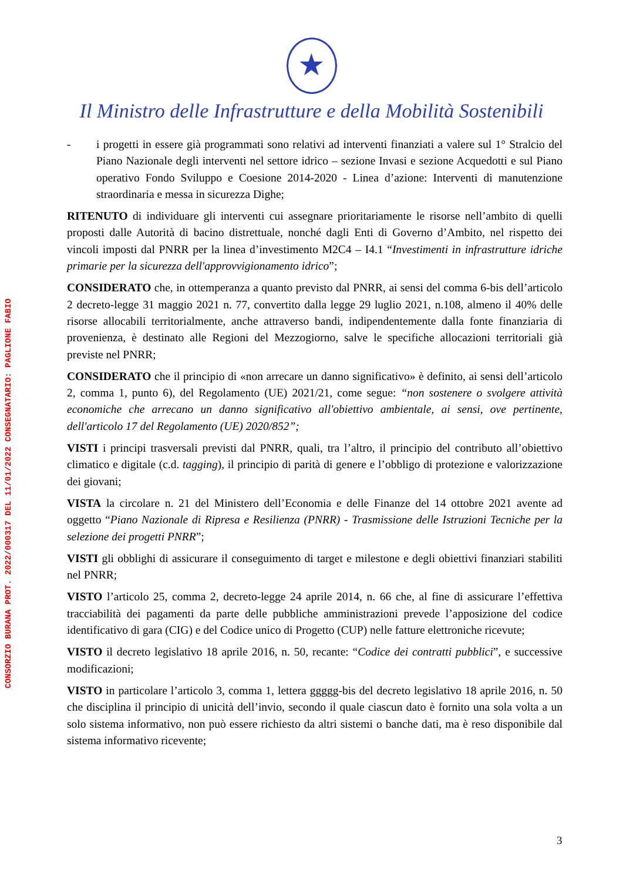★
Il Ministro delle Infrastrutture e della Mobilità Sostenibili
CONSORZIO BURANA PROT. 2022/000317 DEL 11/01/2022 CONSEGNATARIO: PAGLIONE FABIO
- i progetti in essere già programmati sono relativi ad interventi finanziati a valere sul 1° Stralcio del Piano Nazionale degli interventi nel settore idrico – sezione Invasi e sezione Acquedotti e sul Piano operativo Fondo Sviluppo e Coesione 2014-2020 - Linea d’azione: Interventi di manutenzione straordinaria e messa in sicurezza Dighe;
RITENUTO di individuare gli interventi cui assegnare prioritariamente le risorse nell’ambito di quelli proposti dalle Autorità di bacino distrettuale, nonché dagli Enti di Governo d’Ambito, nel rispetto dei vincoli imposti dal PNRR per la linea d’investimento M2C4 – I4.1 “Investimenti in infrastrutture idriche primarie per la sicurezza dell'approvvigionamento idrico”;
CONSIDERATO che, in ottemperanza a quanto previsto dal PNRR, ai sensi del comma 6-bis dell’articolo 2 decreto-legge 31 maggio 2021 n. 77, convertito dalla legge 29 luglio 2021, n.108, almeno il 40% delle risorse allocabili territorialmente, anche attraverso bandi, indipendentemente dalla fonte finanziaria di provenienza, è destinato alle Regioni del Mezzogiorno, salve le specifiche allocazioni territoriali già previste nel PNRR;
CONSIDERATO che il principio di «non arrecare un danno significativo» è definito, ai sensi dell’articolo 2, comma 1, punto 6), del Regolamento (UE) 2021/21, come segue: “non sostenere o svolgere attività economiche che arrecano un danno significativo all'obiettivo ambientale, ai sensi, ove pertinente, dell'articolo 17 del Regolamento (UE) 2020/852”;
VISTI i principi trasversali previsti dal PNRR, quali, tra l’altro, il principio del contributo all’obiettivo climatico e digitale (c.d. tagging), il principio di parità di genere e l’obbligo di protezione e valorizzazione dei giovani;
VISTA la circolare n. 21 del Ministero dell’Economia e delle Finanze del 14 ottobre 2021 avente ad oggetto “Piano Nazionale di Ripresa e Resilienza (PNRR) - Trasmissione delle Istruzioni Tecniche per la selezione dei progetti PNRR”;
VISTI gli obblighi di assicurare il conseguimento di target e milestone e degli obiettivi finanziari stabiliti nel PNRR;
VISTO l’articolo 25, comma 2, decreto-legge 24 aprile 2014, n. 66 che, al fine di assicurare l’effettiva tracciabilità dei pagamenti da parte delle pubbliche amministrazioni prevede l’apposizione del codice identificativo di gara (CIG) e del Codice unico di Progetto (CUP) nelle fatture elettroniche ricevute;
VISTO il decreto legislativo 18 aprile 2016, n. 50, recante: “Codice dei contratti pubblici”, e successive modificazioni;
VISTO in particolare l’articolo 3, comma 1, lettera ggggg-bis del decreto legislativo 18 aprile 2016, n. 50 che disciplina il principio di unicità dell’invio, secondo il quale ciascun dato è fornito una sola volta a un solo sistema informativo, non può essere richiesto da altri sistemi o banche dati, ma è reso disponibile dal sistema informativo ricevente;
3